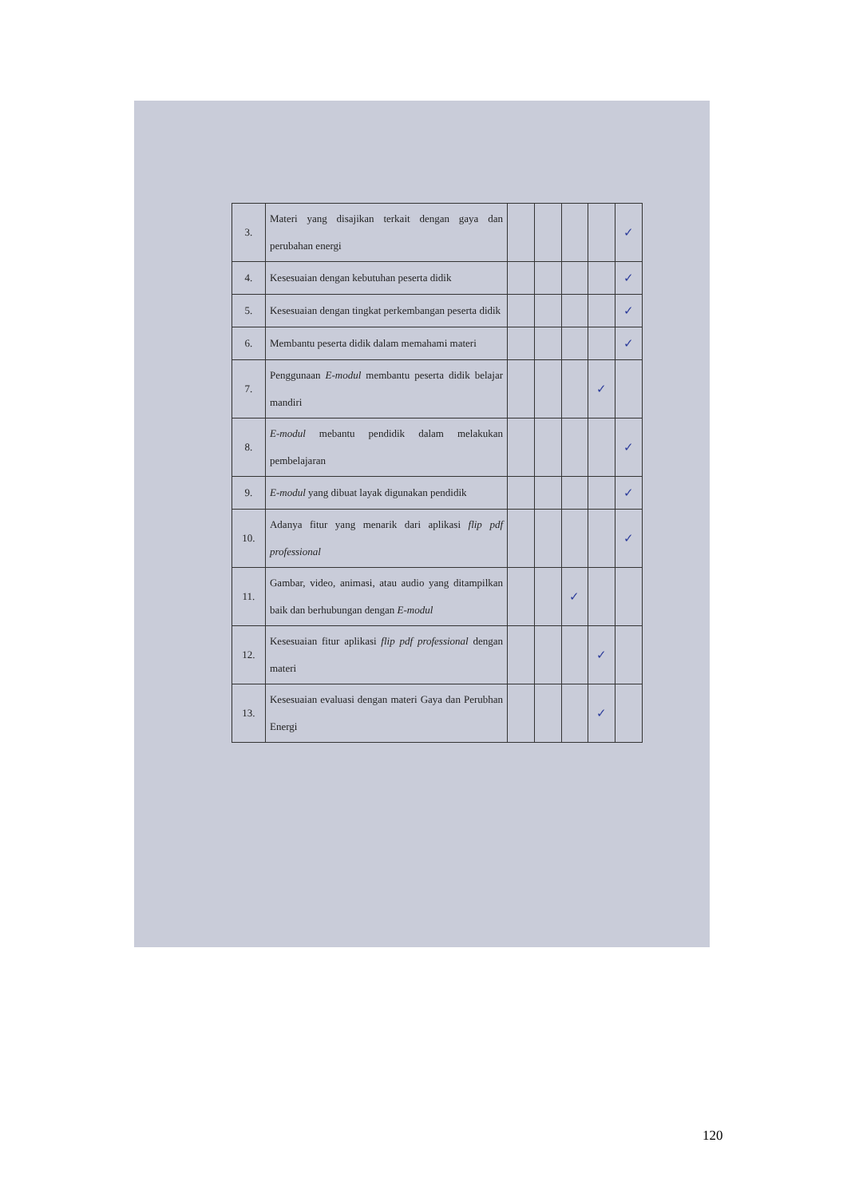| 3. | Materi yang disajikan terkait dengan gaya dan perubahan energi | | | | | ✓ |
| 4. | Kesesuaian dengan kebutuhan peserta didik | | | | | ✓ |
| 5. | Kesesuaian dengan tingkat perkembangan peserta didik | | | | | ✓ |
| 6. | Membantu peserta didik dalam memahami materi | | | | | ✓ |
| 7. | Penggunaan E-modul membantu peserta didik belajar mandiri | | | | ✓ | |
| 8. | E-modul mebantu pendidik dalam melakukan pembelajaran | | | | | ✓ |
| 9. | E-modul yang dibuat layak digunakan pendidik | | | | | ✓ |
| 10. | Adanya fitur yang menarik dari aplikasi flip pdf professional | | | | | ✓ |
| 11. | Gambar, video, animasi, atau audio yang ditampilkan baik dan berhubungan dengan E-modul | | | ✓ | | |
| 12. | Kesesuaian fitur aplikasi flip pdf professional dengan materi | | | | ✓ | |
| 13. | Kesesuaian evaluasi dengan materi Gaya dan Perubhan Energi | | | | ✓ | |
120